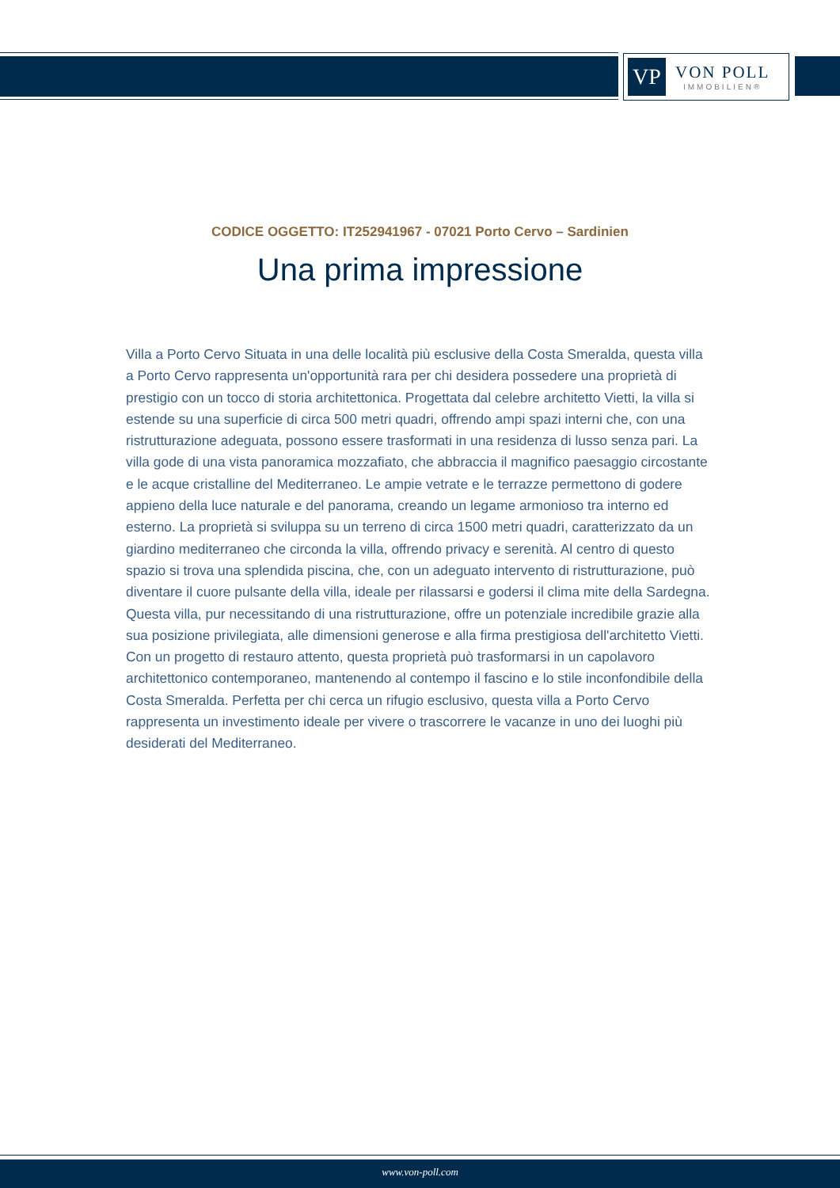VP
VON POLL
IMMOBILIEN®
CODICE OGGETTO: IT252941967 - 07021 Porto Cervo – Sardinien
Una prima impressione
Villa a Porto Cervo Situata in una delle località più esclusive della Costa Smeralda, questa villa a Porto Cervo rappresenta un'opportunità rara per chi desidera possedere una proprietà di prestigio con un tocco di storia architettonica. Progettata dal celebre architetto Vietti, la villa si estende su una superficie di circa 500 metri quadri, offrendo ampi spazi interni che, con una ristrutturazione adeguata, possono essere trasformati in una residenza di lusso senza pari. La villa gode di una vista panoramica mozzafiato, che abbraccia il magnifico paesaggio circostante e le acque cristalline del Mediterraneo. Le ampie vetrate e le terrazze permettono di godere appieno della luce naturale e del panorama, creando un legame armonioso tra interno ed esterno. La proprietà si sviluppa su un terreno di circa 1500 metri quadri, caratterizzato da un giardino mediterraneo che circonda la villa, offrendo privacy e serenità. Al centro di questo spazio si trova una splendida piscina, che, con un adeguato intervento di ristrutturazione, può diventare il cuore pulsante della villa, ideale per rilassarsi e godersi il clima mite della Sardegna. Questa villa, pur necessitando di una ristrutturazione, offre un potenziale incredibile grazie alla sua posizione privilegiata, alle dimensioni generose e alla firma prestigiosa dell'architetto Vietti. Con un progetto di restauro attento, questa proprietà può trasformarsi in un capolavoro architettonico contemporaneo, mantenendo al contempo il fascino e lo stile inconfondibile della Costa Smeralda. Perfetta per chi cerca un rifugio esclusivo, questa villa a Porto Cervo rappresenta un investimento ideale per vivere o trascorrere le vacanze in uno dei luoghi più desiderati del Mediterraneo.
www.von-poll.com